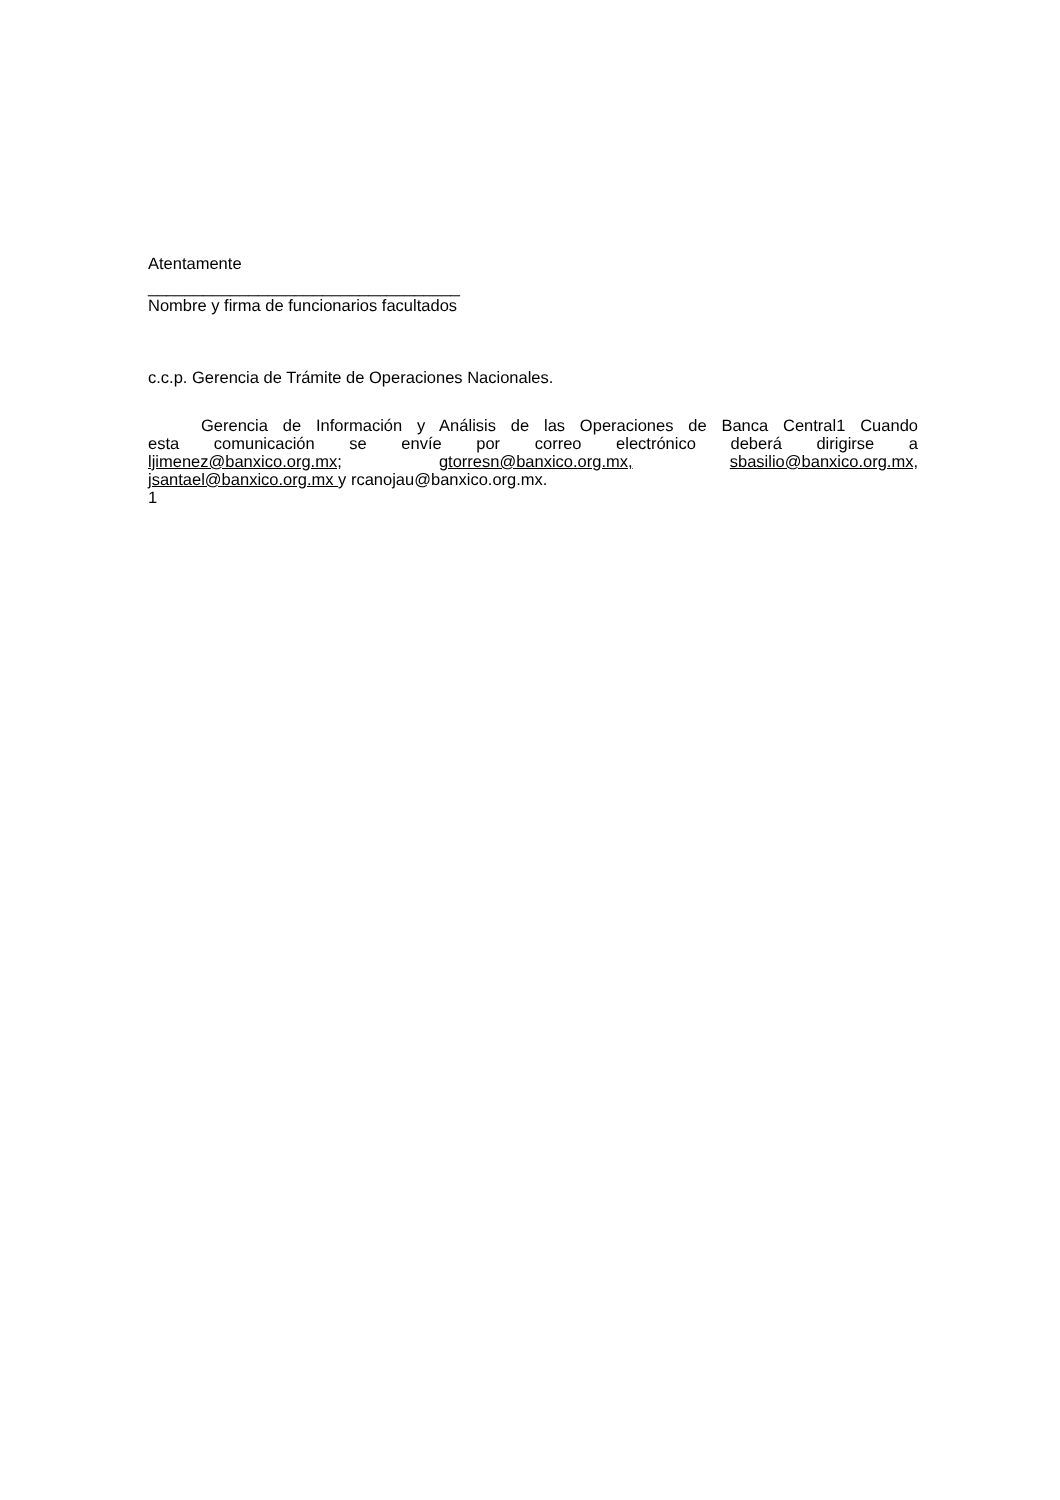Atentamente
__________________________________
Nombre y firma de funcionarios facultados
c.c.p. Gerencia de Trámite de Operaciones Nacionales.
Gerencia de Información y Análisis de las Operaciones de Banca Central1 Cuando
esta comunicación se envíe por correo electrónico deberá dirigirse a
ljimenez@banxico.org.mx; gtorresn@banxico.org.mx, sbasilio@banxico.org.mx,
jsantael@banxico.org.mx y rcanojau@banxico.org.mx.
1